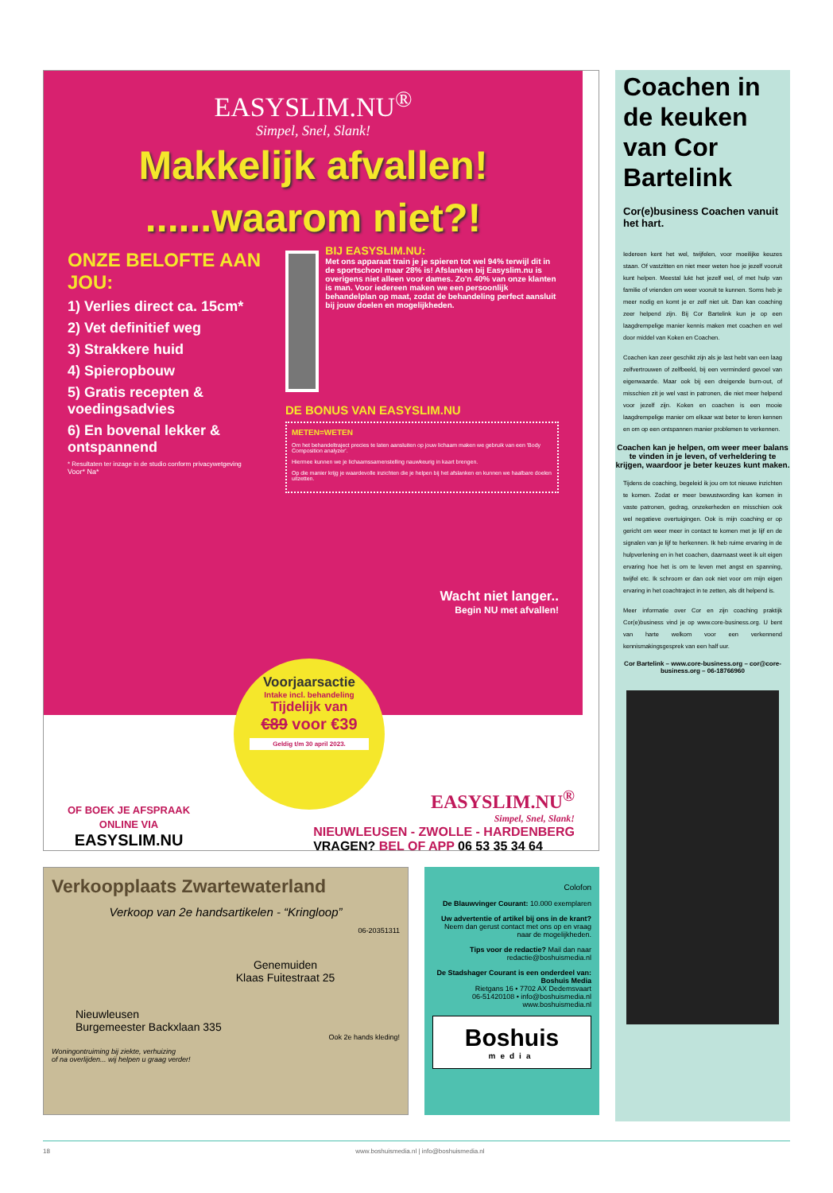EASYSLIM.NU<sup>®</sup>
Simpel, Snel, Slank!
Makkelijk afvallen!
......waarom niet?!
ONZE BELOFTE AAN JOU:
1) Verlies direct ca. 15cm*
2) Vet definitief weg
3) Strakkere huid
4) Spieropbouw
5) Gratis recepten & voedingsadvies
6) En bovenal lekker & ontspannend
* Resultaten ter inzage in de studio conform privacywetgeving
Voor* Na*
BIJ EASYSLIM.NU:
Met ons apparaat train je je spieren tot wel 94% terwijl dit in de sportschool maar 28% is! Afslanken bij Easyslim.nu is overigens niet alleen voor dames. Zo'n 40% van onze klanten is man. Voor iedereen maken we een persoonlijk behandelplan op maat, zodat de behandeling perfect aansluit bij jouw doelen en mogelijkheden.
DE BONUS VAN EASYSLIM.NU
METEN=WETEN
Om het behandeltraject precies te laten aansluiten op jouw lichaam maken we gebruik van een 'Body Composition analyzer'.
Hiermee kunnen we je lichaamssamenstelling nauwkeurig in kaart brengen.
Op die manier krijg je waardevolle inzichten die je helpen bij het afslanken en kunnen we haalbare doelen uitzetten.
Wacht niet langer..
Begin NU met afvallen!
Voorjaarsactie
Intake incl. behandeling
Tijdelijk van
€89 voor €39
Geldig t/m 30 april 2023.
OF BOEK JE AFSPRAAK
ONLINE VIA
EASYSLIM.NU
EASYSLIM.NU<sup>®</sup>
Simpel, Snel, Slank!
NIEUWLEUSEN - ZWOLLE - HARDENBERG
VRAGEN? BEL OF APP 06 53 35 34 64
Verkoopplaats Zwartewaterland
Verkoop van 2e handsartikelen - “Kringloop”
06-20351311
Genemuiden
Klaas Fuitestraat 25
Nieuwleusen
Burgemeester Backxlaan 335
Ook 2e hands kleding!
Woningontruiming bij ziekte, verhuizing
of na overlijden... wij helpen u graag verder!
Colofon
De Blauwvinger Courant: 10.000 exemplaren
Uw advertentie of artikel bij ons in de krant? Neem dan gerust contact met ons op en vraag naar de mogelijkheden.
Tips voor de redactie? Mail dan naar redactie@boshuismedia.nl
De Stadshager Courant is een onderdeel van: Boshuis Media
Rietgans 16 • 7702 AX Dedemsvaart
06-51420108 • info@boshuismedia.nl
www.boshuismedia.nl
Boshuis
media
Coachen in de keuken van Cor Bartelink
Cor(e)business Coachen vanuit het hart.
Iedereen kent het wel, twijfelen, voor moeilijke keuzes staan. Of vastzitten en niet meer weten hoe je jezelf vooruit kunt helpen. Meestal lukt het jezelf wel, of met hulp van familie of vrienden om weer vooruit te kunnen. Soms heb je meer nodig en komt je er zelf niet uit. Dan kan coaching zeer helpend zijn. Bij Cor Bartelink kun je op een laagdrempelige manier kennis maken met coachen en wel door middel van Koken en Coachen.
Coachen kan zeer geschikt zijn als je last hebt van een laag zelfvertrouwen of zelfbeeld, bij een verminderd gevoel van eigenwaarde. Maar ook bij een dreigende burn-out, of misschien zit je wel vast in patronen, die niet meer helpend voor jezelf zijn. Koken en coachen is een mooie laagdrempelige manier om elkaar wat beter te leren kennen en om op een ontspannen manier problemen te verkennen.
Coachen kan je helpen, om weer meer balans te vinden in je leven, of verheldering te krijgen, waardoor je beter keuzes kunt maken.
Tijdens de coaching, begeleid ik jou om tot nieuwe inzichten te komen. Zodat er meer bewustwording kan komen in vaste patronen, gedrag, onzekerheden en misschien ook wel negatieve overtuigingen. Ook is mijn coaching er op gericht om weer meer in contact te komen met je lijf en de signalen van je lijf te herkennen. Ik heb ruime ervaring in de hulpverlening en in het coachen, daarnaast weet ik uit eigen ervaring hoe het is om te leven met angst en spanning, twijfel etc. Ik schroom er dan ook niet voor om mijn eigen ervaring in het coachtraject in te zetten, als dit helpend is.
Meer informatie over Cor en zijn coaching praktijk Cor(e)business vind je op www.core-business.org. U bent van harte welkom voor een verkennend kennismakingsgesprek van een half uur.
Cor Bartelink – www.core-business.org – cor@core-business.org – 06-18766960
18 www.boshuismedia.nl | info@boshuismedia.nl